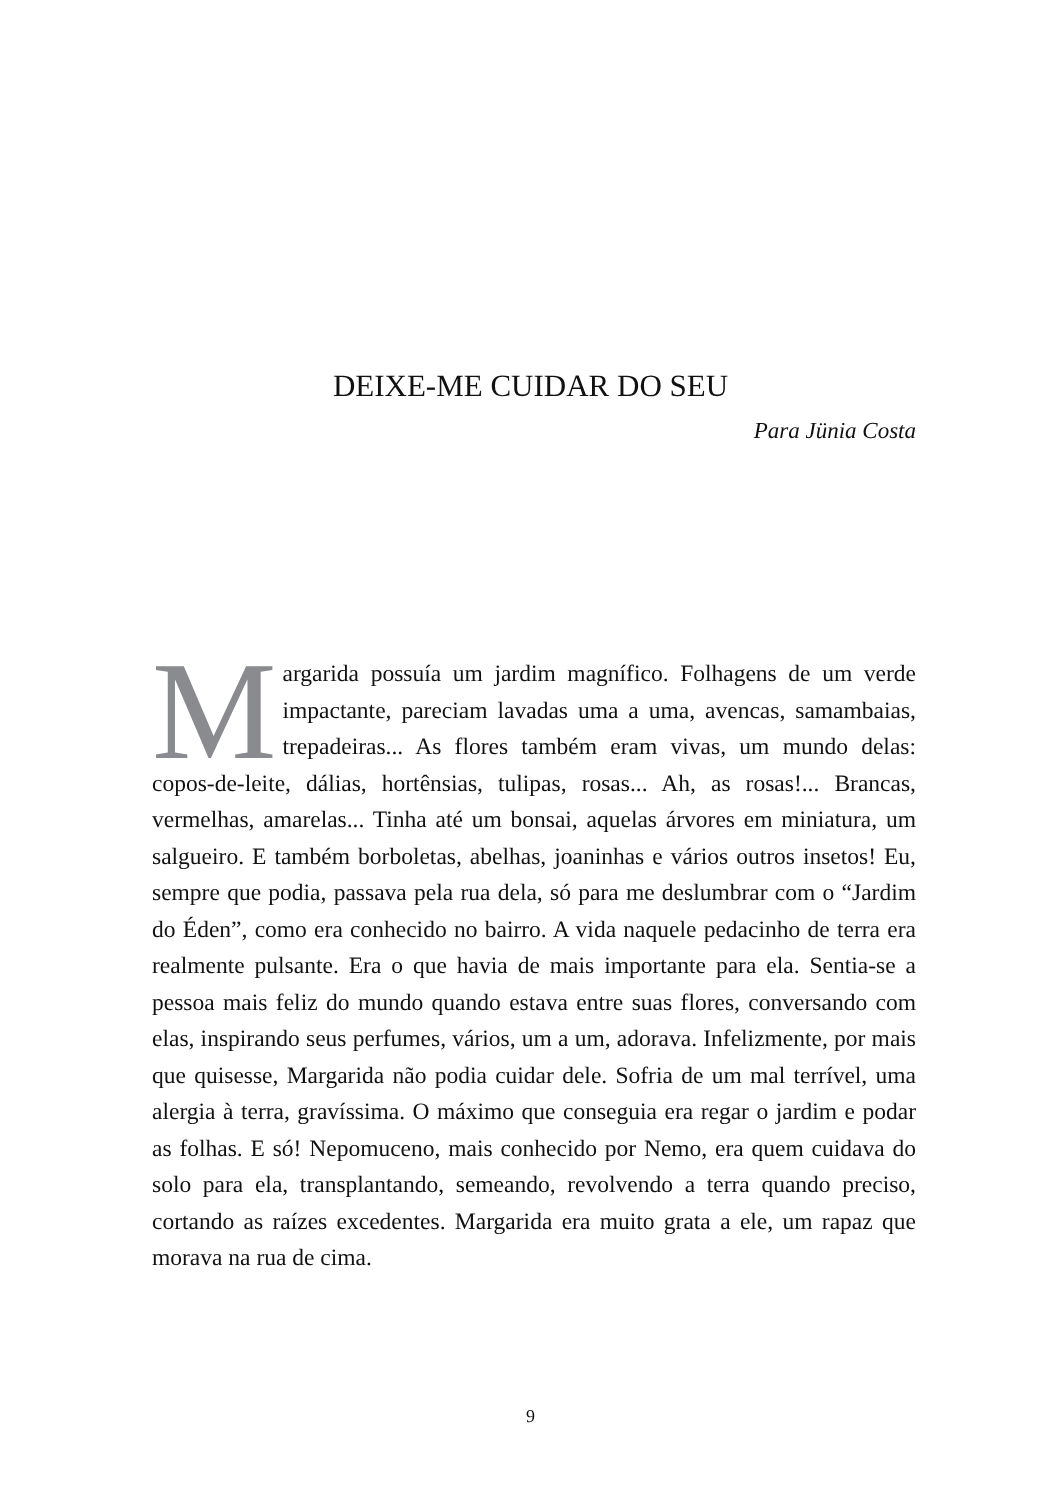DEIXE-ME CUIDAR DO SEU
Para Jünia Costa
Margarida possuía um jardim magnífico. Folhagens de um verde impactante, pareciam lavadas uma a uma, avencas, samambaias, trepadeiras... As flores também eram vivas, um mundo delas: copos-de-leite, dálias, hortênsias, tulipas, rosas... Ah, as rosas!... Brancas, vermelhas, amarelas... Tinha até um bonsai, aquelas árvores em miniatura, um salgueiro. E também borboletas, abelhas, joaninhas e vários outros insetos! Eu, sempre que podia, passava pela rua dela, só para me deslumbrar com o “Jardim do Éden”, como era conhecido no bairro. A vida naquele pedacinho de terra era realmente pulsante. Era o que havia de mais importante para ela. Sentia-se a pessoa mais feliz do mundo quando estava entre suas flores, conversando com elas, inspirando seus perfumes, vários, um a um, adorava. Infelizmente, por mais que quisesse, Margarida não podia cuidar dele. Sofria de um mal terrível, uma alergia à terra, gravíssima. O máximo que conseguia era regar o jardim e podar as folhas. E só! Nepomuceno, mais conhecido por Nemo, era quem cuidava do solo para ela, transplantando, semeando, revolvendo a terra quando preciso, cortando as raízes excedentes. Margarida era muito grata a ele, um rapaz que morava na rua de cima.
9